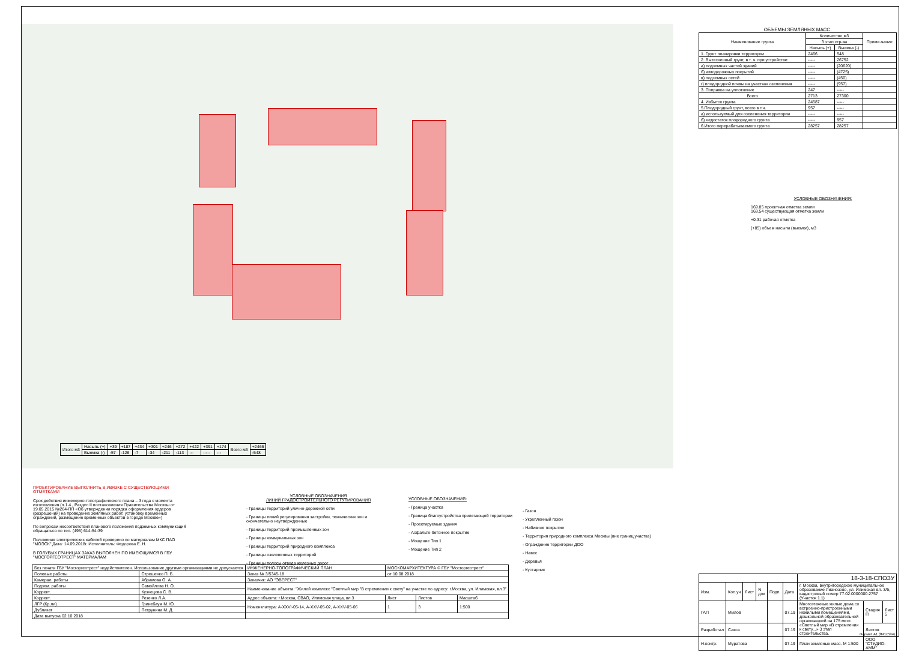ОБЪЕМЫ ЗЕМЛЯНЫХ МАСС.
| Наименование грунта | Количество,м3 | | Приме-чание |
| --- | --- | --- | --- |
| | 3 этап стр-ва | | |
| | Насыпь (+) | Выемка (-) | |
| 1. Грунт планировки территории | 2466 | 548 | |
| 2. Вытесненный грунт, в т. ч. при устройстве: | ----- | 26752 | |
| а) подземных частей зданий | ----- | (20620) | |
| б) автодорожных покрытий | ----- | (4725) | |
| в) подземных сетей | ----- | (450) | |
| г) плодородной почвы на участках озеленения | ----- | (957) | |
| 3. Поправка на уплотнение | 247 | ----- | |
| Всего | 2713 | 27300 | |
| 4. Избыток грунта | 24587 | ----- | |
| 5.Плодородный грунт, всего в т.ч. | 957 | ----- | |
| а) используемый для озеленения территории | ----- | ----- | |
| б) недостаток плодородного грунта | ----- | 957 | |
| 6.Итого перерабатываемого грунта | 28257 | 28257 | |
УСЛОВНЫЕ ОБОЗНАЧЕНИЯ:
169.85 проектная отметка земли
169.54 существующая отметка земли
+0.31 рабочая отметка
(+85) объем насыпи (выемки), м3
| Итого м3 | Насыпь (+) | +39 | +187 | +434 | +301 | +246 | +272 | +422 | +391 | +174 | Всего м3 | +2466 |
| | Выемка (-) | -57 | -126 | -7 | -34 | -211 | -113 | --- | ----- | --- | | -548 |
ПРОЕКТИРОВАНИЕ ВЫПОЛНИТЬ В УВЯЗКЕ С СУЩЕСТВУЮЩИМИ ОТМЕТКАМИ
Срок действия инженерно-топографического плана – 3 года с момента изготовления (п.1.4., Раздел II постановления Правительства Москвы от 19.05.2015 №284-ПП «Об утверждении порядка оформления ордеров (разрешений) на проведение земляных работ, установку временных ограждений, размещение временных объектов в городе Москве»)
По вопросам несоответствия планового положения подземных коммуникаций обращаться по тел. (495) 614-54-39
Положение электрических кабелей проверено по материалам МКС ПАО "МОЭСК" Дата: 14.09.2018г. Исполнитель: Федорова Е. Н.
В ГОЛУБЫХ ГРАНИЦАХ ЗАКАЗ ВЫПОЛНЕН ПО ИМЕЮЩИМСЯ В ГБУ "МОСГОРГЕОТРЕСТ" МАТЕРИАЛАМ
УСЛОВНЫЕ ОБОЗНАЧЕНИЯ
ЛИНИЙ ГРАДОСТРОИТЕЛЬНОГО РЕГУЛИРОВАНИЯ
- Границы территорий улично-дорожной сети
- Границы линий регулирования застройки, технических зон и окончательно неутвержденные
- Границы территорий промышленных зон
- Границы коммунальных зон
- Границы территорий природного комплекса
- Границы озелененных территорий
- Границы полосы отвода железных дорог
УСЛОВНЫЕ ОБОЗНАЧЕНИЯ:
- Граница участка
- Граница благоустройства прилегающей территории
- Проектируемые здания
- Асфальто-бетонное покрытие
- Мощение Тип 1
- Мощение Тип 2
- Газон
- Укрепленный газон
- Набивное покрытие
- Территория природного комплекса Москвы (вне границ участка)
- Ограждение территории ДОО
- Навес
- Деревья
- Кустарник
| Без печати ГБУ "Мосгоргеотрест" недействителен. Использование другими организациями не допускается | | ИНЖЕНЕРНО-ТОПОГРАФИЧЕСКИЙ ПЛАН | МОСКОМАРХИТЕКТУРА © ГБУ "Мосгоргеотрест" | | |
| Полевые работы | Стрешенко П. Б. | Заказ № 3/5345-18 | от 10.08.2018 | | |
| Камерал. работы | Абрамова О. А. | Заказчик: АО "ЭВЕРЕСТ" | | | |
| Подзем. работы | Самойлова Н. О. | Наименование объекта: "Жилой комплекс "Светлый мир "В стремлении к свету" на участке по адресу: г.Москва, ул. Илимская, вл.3" | | | |
| Коррект. | Кузнецова С. В. | | | | |
| Коррект. | Резенко Л.А. | Адрес объекта: г.Москва, СВАО, Илимская улица, вл.3 | Лист | Листов | Масштаб |
| ЛГР (Кр.ли) | Гринебаум М. Ю. | Номенклатура: А-XXVI-05-14, А-XXV-05-02, А-XXV-05-06 | 1 | 3 | 1:500 |
| Дубликат | Петрунина М. Д. | | | | |
| Дата выпуска 02.10.2018 | | | | | |
| | | | | | | 18-3-18-СПОЗУ | | |
| Изм. | Кол.уч | Лист | N док | Подп. | Дата | г. Москва, внутригородское муниципальное образование Лианозово, ул. Илимская вл. 3/5, кадастровый номер 77:02:0000000:2757 (Участок 1.1) | | |
| ГАП | Милов | | | | 07.19 | Многоэтажные жилые дома со встроенно-пристроенными нежилыми помещениями, дошкольной образовательной организацией на 175 мест. «Светлый мир «В стремлении к свету...» 3 этап строительства. | Стадия П | Лист 5 |
| Разработал | Сакса | | | | 07.19 | | Листов | |
| Н.контр. | Муратова | | | | 07.19 | План земляных масс. М 1:500 | ООО "СТУДИО-АММ" | |
Формат А1 (841х594)